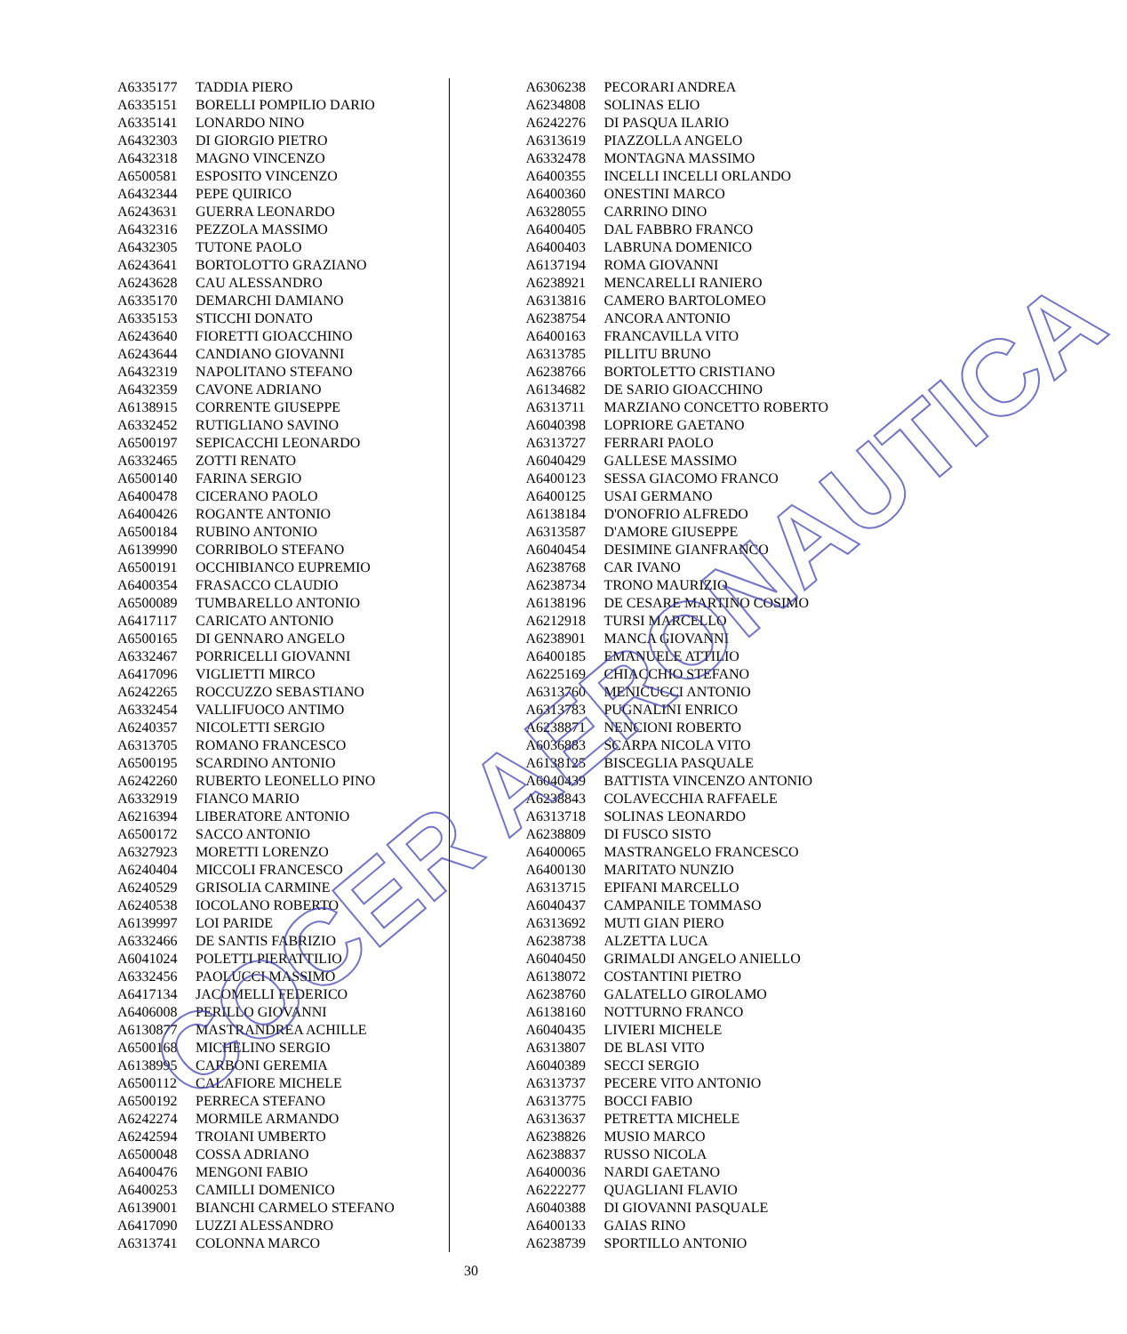| A6335177 | TADDIA PIERO |
| A6335151 | BORELLI POMPILIO DARIO |
| A6335141 | LONARDO NINO |
| A6432303 | DI GIORGIO PIETRO |
| A6432318 | MAGNO VINCENZO |
| A6500581 | ESPOSITO VINCENZO |
| A6432344 | PEPE QUIRICO |
| A6243631 | GUERRA LEONARDO |
| A6432316 | PEZZOLA MASSIMO |
| A6432305 | TUTONE PAOLO |
| A6243641 | BORTOLOTTO GRAZIANO |
| A6243628 | CAU ALESSANDRO |
| A6335170 | DEMARCHI DAMIANO |
| A6335153 | STICCHI DONATO |
| A6243640 | FIORETTI GIOACCHINO |
| A6243644 | CANDIANO GIOVANNI |
| A6432319 | NAPOLITANO STEFANO |
| A6432359 | CAVONE ADRIANO |
| A6138915 | CORRENTE GIUSEPPE |
| A6332452 | RUTIGLIANO SAVINO |
| A6500197 | SEPICACCHI LEONARDO |
| A6332465 | ZOTTI RENATO |
| A6500140 | FARINA SERGIO |
| A6400478 | CICERANO PAOLO |
| A6400426 | ROGANTE ANTONIO |
| A6500184 | RUBINO ANTONIO |
| A6139990 | CORRIBOLO STEFANO |
| A6500191 | OCCHIBIANCO EUPREMIO |
| A6400354 | FRASACCO CLAUDIO |
| A6500089 | TUMBARELLO ANTONIO |
| A6417117 | CARICATO ANTONIO |
| A6500165 | DI GENNARO ANGELO |
| A6332467 | PORRICELLI GIOVANNI |
| A6417096 | VIGLIETTI MIRCO |
| A6242265 | ROCCUZZO SEBASTIANO |
| A6332454 | VALLIFUOCO ANTIMO |
| A6240357 | NICOLETTI SERGIO |
| A6313705 | ROMANO FRANCESCO |
| A6500195 | SCARDINO ANTONIO |
| A6242260 | RUBERTO LEONELLO PINO |
| A6332919 | FIANCO MARIO |
| A6216394 | LIBERATORE ANTONIO |
| A6500172 | SACCO ANTONIO |
| A6327923 | MORETTI LORENZO |
| A6240404 | MICCOLI FRANCESCO |
| A6240529 | GRISOLIA CARMINE |
| A6240538 | IOCOLANO ROBERTO |
| A6139997 | LOI PARIDE |
| A6332466 | DE SANTIS FABRIZIO |
| A6041024 | POLETTI PIERATTILIO |
| A6332456 | PAOLUCCI MASSIMO |
| A6417134 | JACOMELLI FEDERICO |
| A6406008 | PERILLO GIOVANNI |
| A6130877 | MASTRANDREA ACHILLE |
| A6500168 | MICHELINO SERGIO |
| A6138995 | CARBONI GEREMIA |
| A6500112 | CALAFIORE MICHELE |
| A6500192 | PERRECA STEFANO |
| A6242274 | MORMILE ARMANDO |
| A6242594 | TROIANI UMBERTO |
| A6500048 | COSSA ADRIANO |
| A6400476 | MENGONI FABIO |
| A6400253 | CAMILLI DOMENICO |
| A6139001 | BIANCHI CARMELO STEFANO |
| A6417090 | LUZZI ALESSANDRO |
| A6313741 | COLONNA MARCO |
| A6306238 | PECORARI ANDREA |
| A6234808 | SOLINAS ELIO |
| A6242276 | DI PASQUA ILARIO |
| A6313619 | PIAZZOLLA ANGELO |
| A6332478 | MONTAGNA MASSIMO |
| A6400355 | INCELLI INCELLI ORLANDO |
| A6400360 | ONESTINI MARCO |
| A6328055 | CARRINO DINO |
| A6400405 | DAL FABBRO FRANCO |
| A6400403 | LABRUNA DOMENICO |
| A6137194 | ROMA GIOVANNI |
| A6238921 | MENCARELLI RANIERO |
| A6313816 | CAMERO BARTOLOMEO |
| A6238754 | ANCORA ANTONIO |
| A6400163 | FRANCAVILLA VITO |
| A6313785 | PILLITU BRUNO |
| A6238766 | BORTOLETTO CRISTIANO |
| A6134682 | DE SARIO GIOACCHINO |
| A6313711 | MARZIANO CONCETTO ROBERTO |
| A6040398 | LOPRIORE GAETANO |
| A6313727 | FERRARI PAOLO |
| A6040429 | GALLESE MASSIMO |
| A6400123 | SESSA GIACOMO FRANCO |
| A6400125 | USAI GERMANO |
| A6138184 | D'ONOFRIO ALFREDO |
| A6313587 | D'AMORE GIUSEPPE |
| A6040454 | DESIMINE GIANFRANCO |
| A6238768 | CAR IVANO |
| A6238734 | TRONO MAURIZIO |
| A6138196 | DE CESARE MARTINO COSIMO |
| A6212918 | TURSI MARCELLO |
| A6238901 | MANCA GIOVANNI |
| A6400185 | EMANUELE ATTILIO |
| A6225169 | CHIACCHIO STEFANO |
| A6313760 | MENICUCCI ANTONIO |
| A6313783 | PUGNALINI ENRICO |
| A6238871 | NENCIONI ROBERTO |
| A6036883 | SCARPA NICOLA VITO |
| A6138125 | BISCEGLIA PASQUALE |
| A6040439 | BATTISTA VINCENZO ANTONIO |
| A6238843 | COLAVECCHIA RAFFAELE |
| A6313718 | SOLINAS LEONARDO |
| A6238809 | DI FUSCO SISTO |
| A6400065 | MASTRANGELO FRANCESCO |
| A6400130 | MARITATO NUNZIO |
| A6313715 | EPIFANI MARCELLO |
| A6040437 | CAMPANILE TOMMASO |
| A6313692 | MUTI GIAN PIERO |
| A6238738 | ALZETTA LUCA |
| A6040450 | GRIMALDI ANGELO ANIELLO |
| A6138072 | COSTANTINI PIETRO |
| A6238760 | GALATELLO GIROLAMO |
| A6138160 | NOTTURNO FRANCO |
| A6040435 | LIVIERI MICHELE |
| A6313807 | DE BLASI VITO |
| A6040389 | SECCI SERGIO |
| A6313737 | PECERE VITO ANTONIO |
| A6313775 | BOCCI FABIO |
| A6313637 | PETRETTA MICHELE |
| A6238826 | MUSIO MARCO |
| A6238837 | RUSSO NICOLA |
| A6400036 | NARDI GAETANO |
| A6222277 | QUAGLIANI FLAVIO |
| A6040388 | DI GIOVANNI PASQUALE |
| A6400133 | GAIAS RINO |
| A6238739 | SPORTILLO ANTONIO |
30
COCER AERONAUTICA